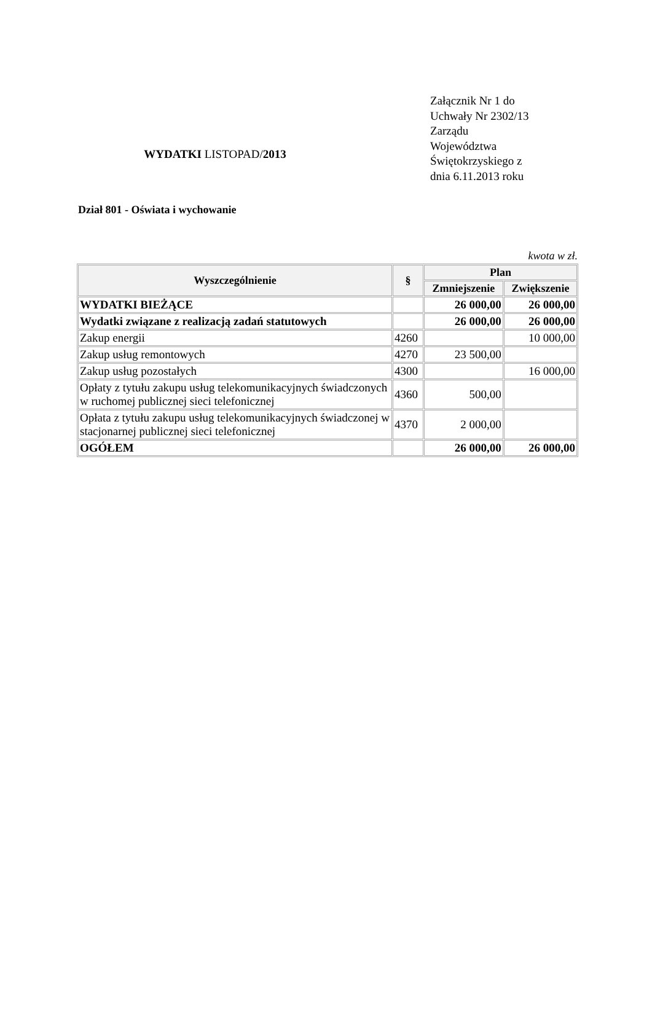WYDATKI LISTOPAD/2013
Załącznik Nr 1 do Uchwały Nr 2302/13 Zarządu Województwa Świętokrzyskiego z dnia 6.11.2013 roku
Dział 801 - Oświata i wychowanie
kwota w zł.
| Wyszczególnienie | § | Plan | |
| --- | --- | --- | --- |
| | | Zmniejszenie | Zwiększenie |
| WYDATKI BIEŻĄCE | | 26 000,00 | 26 000,00 |
| Wydatki związane z realizacją zadań statutowych | | 26 000,00 | 26 000,00 |
| Zakup energii | 4260 | | 10 000,00 |
| Zakup usług remontowych | 4270 | 23 500,00 | |
| Zakup usług pozostałych | 4300 | | 16 000,00 |
| Opłaty z tytułu zakupu usług telekomunikacyjnych świadczonych w ruchomej publicznej sieci telefonicznej | 4360 | 500,00 | |
| Opłata z tytułu zakupu usług telekomunikacyjnych świadczonej w stacjonarnej publicznej sieci telefonicznej | 4370 | 2 000,00 | |
| OGÓŁEM | | 26 000,00 | 26 000,00 |